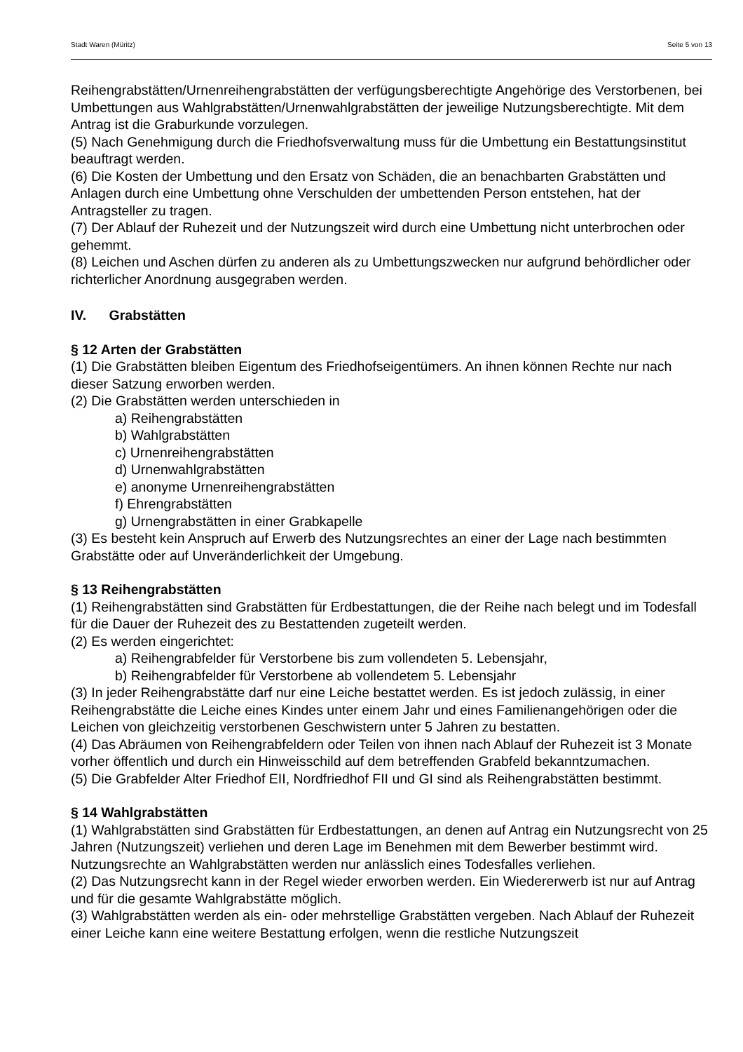Stadt Waren (Müritz) Seite 5 von 13
Reihengrabstätten/Urnenreihengrabstätten der verfügungsberechtigte Angehörige des Verstorbenen, bei Umbettungen aus Wahlgrabstätten/Urnenwahlgrabstätten der jeweilige Nutzungsberechtigte. Mit dem Antrag ist die Graburkunde vorzulegen.
(5) Nach Genehmigung durch die Friedhofsverwaltung muss für die Umbettung ein Bestattungsinstitut beauftragt werden.
(6) Die Kosten der Umbettung und den Ersatz von Schäden, die an benachbarten Grabstätten und Anlagen durch eine Umbettung ohne Verschulden der umbettenden Person entstehen, hat der Antragsteller zu tragen.
(7) Der Ablauf der Ruhezeit und der Nutzungszeit wird durch eine Umbettung nicht unterbrochen oder gehemmt.
(8) Leichen und Aschen dürfen zu anderen als zu Umbettungszwecken nur aufgrund behördlicher oder richterlicher Anordnung ausgegraben werden.
IV. Grabstätten
§ 12 Arten der Grabstätten
(1) Die Grabstätten bleiben Eigentum des Friedhofseigentümers. An ihnen können Rechte nur nach dieser Satzung erworben werden.
(2) Die Grabstätten werden unterschieden in
a) Reihengrabstätten
b) Wahlgrabstätten
c) Urnenreihengrabstätten
d) Urnenwahlgrabstätten
e) anonyme Urnenreihengrabstätten
f) Ehrengrabstätten
g) Urnengrabstätten in einer Grabkapelle
(3) Es besteht kein Anspruch auf Erwerb des Nutzungsrechtes an einer der Lage nach bestimmten Grabstätte oder auf Unveränderlichkeit der Umgebung.
§ 13 Reihengrabstätten
(1) Reihengrabstätten sind Grabstätten für Erdbestattungen, die der Reihe nach belegt und im Todesfall für die Dauer der Ruhezeit des zu Bestattenden zugeteilt werden.
(2) Es werden eingerichtet:
a) Reihengrabfelder für Verstorbene bis zum vollendeten 5. Lebensjahr,
b) Reihengrabfelder für Verstorbene ab vollendetem 5. Lebensjahr
(3) In jeder Reihengrabstätte darf nur eine Leiche bestattet werden. Es ist jedoch zulässig, in einer Reihengrabstätte die Leiche eines Kindes unter einem Jahr und eines Familienangehörigen oder die Leichen von gleichzeitig verstorbenen Geschwistern unter 5 Jahren zu bestatten.
(4) Das Abräumen von Reihengrabfeldern oder Teilen von ihnen nach Ablauf der Ruhezeit ist 3 Monate vorher öffentlich und durch ein Hinweisschild auf dem betreffenden Grabfeld bekanntzumachen.
(5) Die Grabfelder Alter Friedhof EII, Nordfriedhof FII und GI sind als Reihengrabstätten bestimmt.
§ 14 Wahlgrabstätten
(1) Wahlgrabstätten sind Grabstätten für Erdbestattungen, an denen auf Antrag ein Nutzungsrecht von 25 Jahren (Nutzungszeit) verliehen und deren Lage im Benehmen mit dem Bewerber bestimmt wird. Nutzungsrechte an Wahlgrabstätten werden nur anlässlich eines Todesfalles verliehen.
(2) Das Nutzungsrecht kann in der Regel wieder erworben werden. Ein Wiedererwerb ist nur auf Antrag und für die gesamte Wahlgrabstätte möglich.
(3) Wahlgrabstätten werden als ein- oder mehrstellige Grabstätten vergeben. Nach Ablauf der Ruhezeit einer Leiche kann eine weitere Bestattung erfolgen, wenn die restliche Nutzungszeit